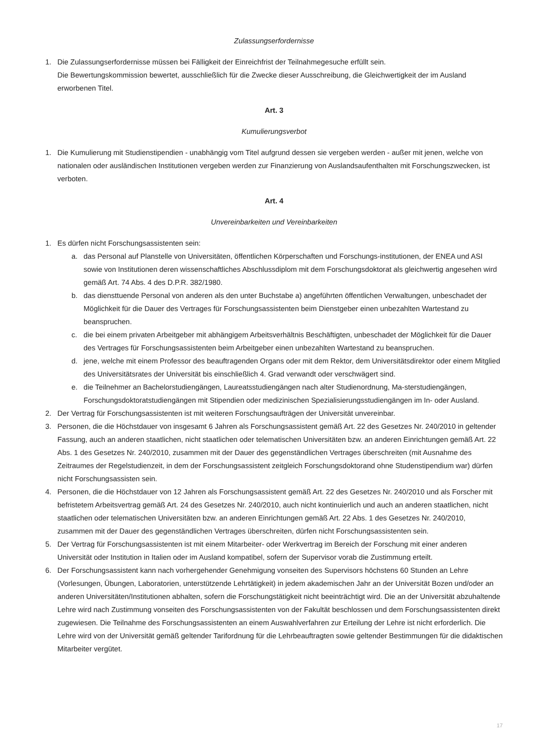Zulassungserfordernisse
1. Die Zulassungserfordernisse müssen bei Fälligkeit der Einreichfrist der Teilnahmegesuche erfüllt sein.
Die Bewertungskommission bewertet, ausschließlich für die Zwecke dieser Ausschreibung, die Gleichwertigkeit der im Ausland erworbenen Titel.
Art. 3
Kumulierungsverbot
1. Die Kumulierung mit Studienstipendien - unabhängig vom Titel aufgrund dessen sie vergeben werden - außer mit jenen, welche von nationalen oder ausländischen Institutionen vergeben werden zur Finanzierung von Auslandsaufenthalten mit Forschungszwecken, ist verboten.
Art. 4
Unvereinbarkeiten und Vereinbarkeiten
1. Es dürfen nicht Forschungsassistenten sein:
a. das Personal auf Planstelle von Universitäten, öffentlichen Körperschaften und Forschungs-institutionen, der ENEA und ASI sowie von Institutionen deren wissenschaftliches Abschlussdiplom mit dem Forschungsdoktorat als gleichwertig angesehen wird gemäß Art. 74 Abs. 4 des D.P.R. 382/1980.
b. das diensttuende Personal von anderen als den unter Buchstabe a) angeführten öffentlichen Verwaltungen, unbeschadet der Möglichkeit für die Dauer des Vertrages für Forschungsassistenten beim Dienstgeber einen unbezahlten Wartestand zu beanspruchen.
c. die bei einem privaten Arbeitgeber mit abhängigem Arbeitsverhältnis Beschäftigten, unbeschadet der Möglichkeit für die Dauer des Vertrages für Forschungsassistenten beim Arbeitgeber einen unbezahlten Wartestand zu beanspruchen.
d. jene, welche mit einem Professor des beauftragenden Organs oder mit dem Rektor, dem Universitätsdirektor oder einem Mitglied des Universitätsrates der Universität bis einschließlich 4. Grad verwandt oder verschwägert sind.
e. die Teilnehmer an Bachelorstudiengängen, Laureatsstudiengängen nach alter Studienordnung, Ma-sterstudiengängen, Forschungsdoktoratstudiengängen mit Stipendien oder medizinischen Spezialisierungsstudiengängen im In- oder Ausland.
2. Der Vertrag für Forschungsassistenten ist mit weiteren Forschungsaufträgen der Universität unvereinbar.
3. Personen, die die Höchstdauer von insgesamt 6 Jahren als Forschungsassistent gemäß Art. 22 des Gesetzes Nr. 240/2010 in geltender Fassung, auch an anderen staatlichen, nicht staatlichen oder telematischen Universitäten bzw. an anderen Einrichtungen gemäß Art. 22 Abs. 1 des Gesetzes Nr. 240/2010, zusammen mit der Dauer des gegenständlichen Vertrages überschreiten (mit Ausnahme des Zeitraumes der Regelstudienzeit, in dem der Forschungsassistent zeitgleich Forschungsdoktorand ohne Studenstipendium war) dürfen nicht Forschungsassisten sein.
4. Personen, die die Höchstdauer von 12 Jahren als Forschungsassistent gemäß Art. 22 des Gesetzes Nr. 240/2010 und als Forscher mit befristetem Arbeitsvertrag gemäß Art. 24 des Gesetzes Nr. 240/2010, auch nicht kontinuierlich und auch an anderen staatlichen, nicht staatlichen oder telematischen Universitäten bzw. an anderen Einrichtungen gemäß Art. 22 Abs. 1 des Gesetzes Nr. 240/2010, zusammen mit der Dauer des gegenständlichen Vertrages überschreiten, dürfen nicht Forschungsassistenten sein.
5. Der Vertrag für Forschungsassistenten ist mit einem Mitarbeiter- oder Werkvertrag im Bereich der Forschung mit einer anderen Universität oder Institution in Italien oder im Ausland kompatibel, sofern der Supervisor vorab die Zustimmung erteilt.
6. Der Forschungsassistent kann nach vorhergehender Genehmigung vonseiten des Supervisors höchstens 60 Stunden an Lehre (Vorlesungen, Übungen, Laboratorien, unterstützende Lehrtätigkeit) in jedem akademischen Jahr an der Universität Bozen und/oder an anderen Universitäten/Institutionen abhalten, sofern die Forschungstätigkeit nicht beeinträchtigt wird. Die an der Universität abzuhaltende Lehre wird nach Zustimmung vonseiten des Forschungsassistenten von der Fakultät beschlossen und dem Forschungsassistenten direkt zugewiesen. Die Teilnahme des Forschungsassistenten an einem Auswahlverfahren zur Erteilung der Lehre ist nicht erforderlich. Die Lehre wird von der Universität gemäß geltender Tarifordnung für die Lehrbeauftragten sowie geltender Bestimmungen für die didaktischen Mitarbeiter vergütet.
17